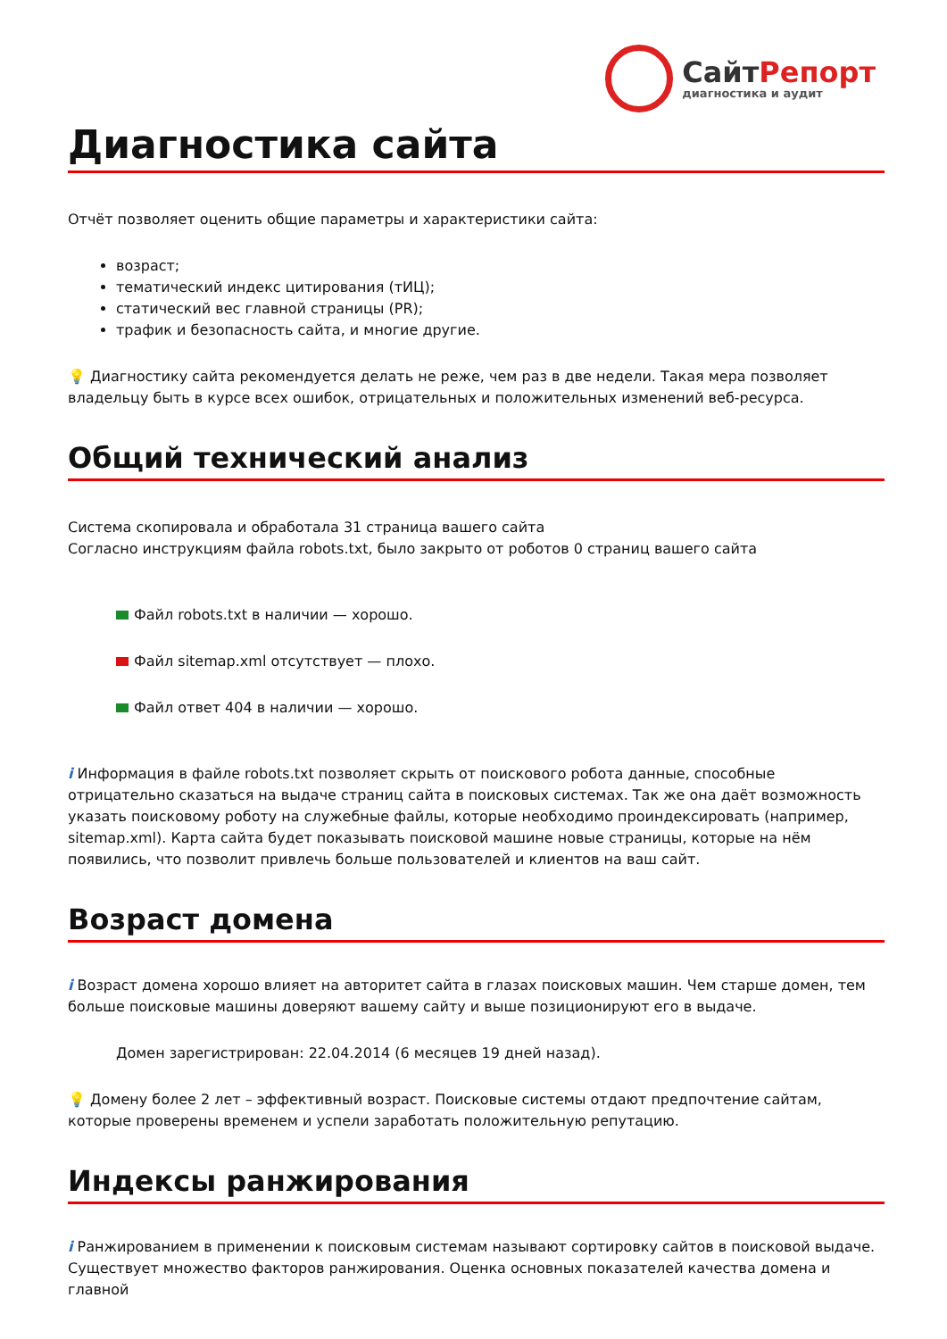СайтРепорт
диагностика и аудит
Диагностика сайта
Отчёт позволяет оценить общие параметры и характеристики сайта:
возраст;
тематический индекс цитирования (тИЦ);
статический вес главной страницы (PR);
трафик и безопасность сайта, и многие другие.
💡 Диагностику сайта рекомендуется делать не реже, чем раз в две недели. Такая мера позволяет владельцу быть в курсе всех ошибок, отрицательных и положительных изменений веб-ресурса.
Общий технический анализ
Система скопировала и обработала 31 страница вашего сайта
Согласно инструкциям файла robots.txt, было закрыто от роботов 0 страниц вашего сайта
Файл robots.txt в наличии — хорошо.
Файл sitemap.xml отсутствует — плохо.
Файл ответ 404 в наличии — хорошо.
i Информация в файле robots.txt позволяет скрыть от поискового робота данные, способные отрицательно сказаться на выдаче страниц сайта в поисковых системах. Так же она даёт возможность указать поисковому роботу на служебные файлы, которые необходимо проиндексировать (например, sitemap.xml). Карта сайта будет показывать поисковой машине новые страницы, которые на нём появились, что позволит привлечь больше пользователей и клиентов на ваш сайт.
Возраст домена
i Возраст домена хорошо влияет на авторитет сайта в глазах поисковых машин. Чем старше домен, тем больше поисковые машины доверяют вашему сайту и выше позиционируют его в выдаче.
Домен зарегистрирован: 22.04.2014 (6 месяцев 19 дней назад).
💡 Домену более 2 лет – эффективный возраст. Поисковые системы отдают предпочтение сайтам, которые проверены временем и успели заработать положительную репутацию.
Индексы ранжирования
i Ранжированием в применении к поисковым системам называют сортировку сайтов в поисковой выдаче. Существует множество факторов ранжирования. Оценка основных показателей качества домена и главной